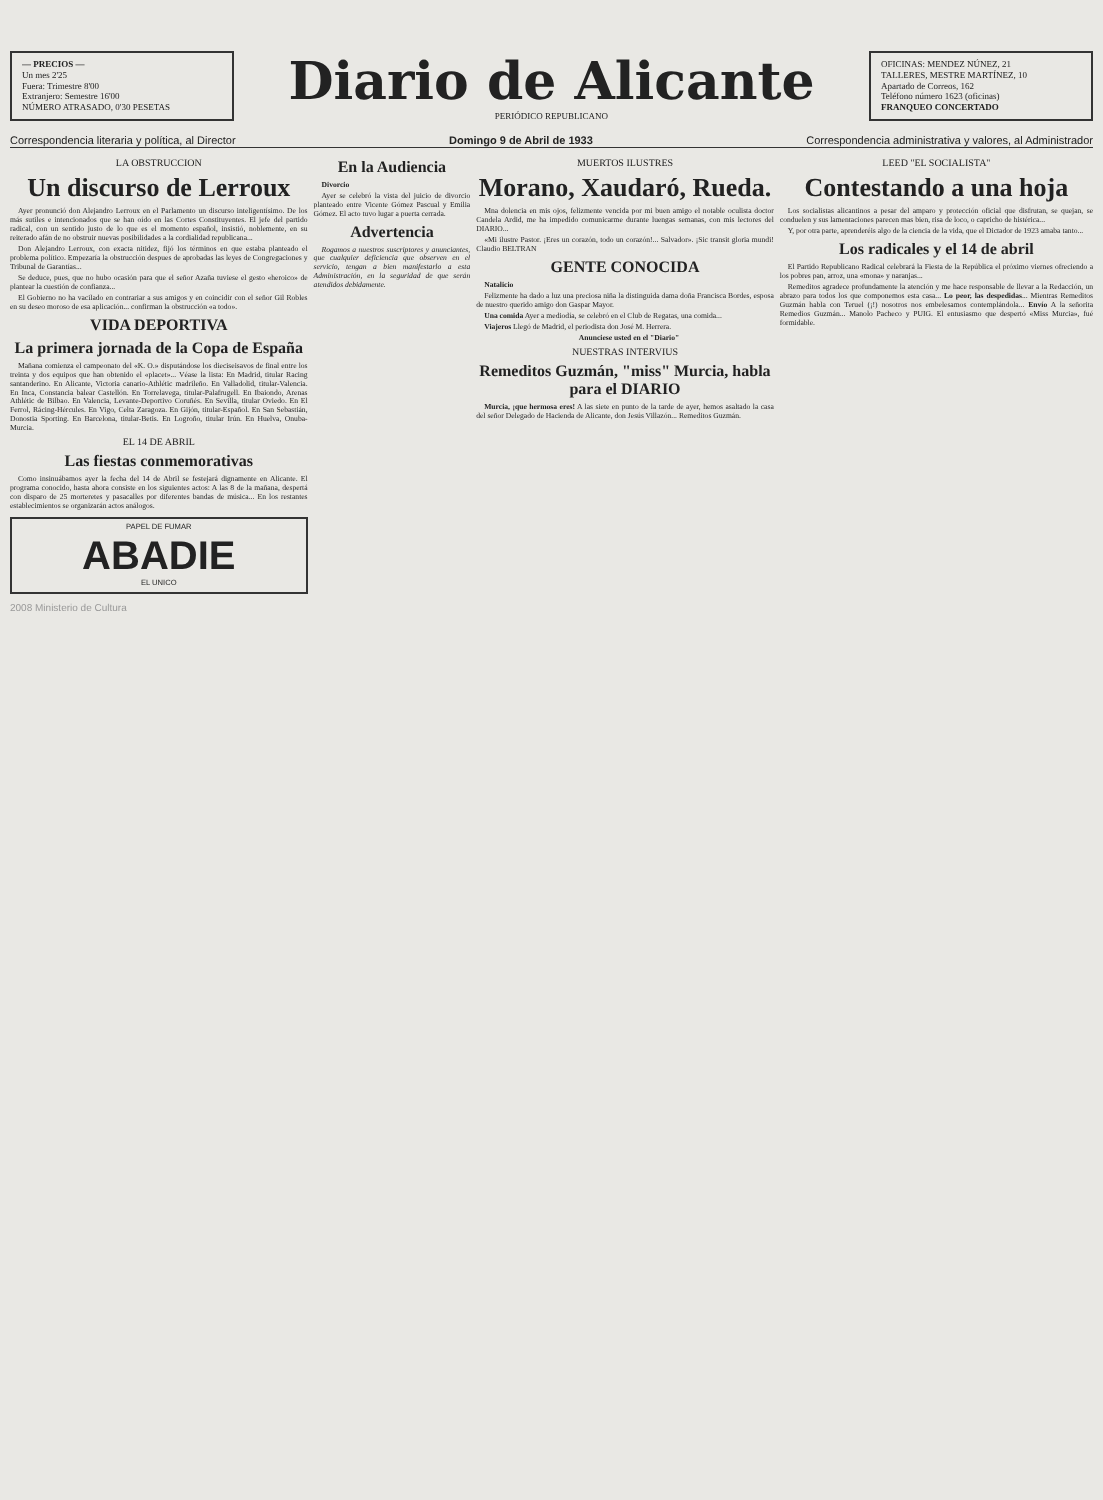— PRECIOS —
Un mes 2'25
Fuera: Trimestre 8'00
Extranjero: Semestre 16'00
NÚMERO ATRASADO, 0'30 PESETAS
Diario de Alicante
PERIÓDICO REPUBLICANO
OFICINAS: MENDEZ NÚNEZ, 21
TALLERES, MESTRE MARTÍNEZ, 10
Apartado de Correos, 162
Teléfono número 1623 (oficinas)
FRANQUEO CONCERTADO
Correspondencia literaria y política, al Director Domingo 9 de Abril de 1933 Correspondencia administrativa y valores, al Administrador
LA OBSTRUCCION
Un discurso de Lerroux
Ayer pronunció don Alejandro Lerroux en el Parlamento un discurso inteligentísimo. De los más sutiles e intencionados que se han oído en las Cortes Constituyentes. El jefe del partido radical, con un sentido justo de lo que es el momento español, insistió, noblemente, en su reiterado afán de no obstruir nuevas posibilidades a la cordialidad republicana...
Don Alejandro Lerroux, con exacta nitidez, fijó los términos en que estaba planteado el problema político. Empezaría la obstrucción despues de aprobadas las leyes de Congregaciones y Tribunal de Garantías...
Se deduce, pues, que no hubo ocasión para que el señor Azaña tuviese el gesto «heroico» de plantear la cuestión de confianza...
El Gobierno no ha vacilado en contrariar a sus amigos y en coincidir con el señor Gil Robles en su deseo moroso de esa aplicación... confirman la obstrucción «a todo».
VIDA DEPORTIVA
La primera jornada de la Copa de España
Mañana comienza el campeonato del «K. O.» disputándose los dieciseisavos de final entre los treinta y dos equipos que han obtenido el «placet»... Véase la lista: En Madrid, titular Racing santanderino. En Alicante, Victoria canario-Athlétic madrileño. En Valladolid, titular-Valencia. En Inca, Constancia balear Castellón. En Torrelavega, titular-Palafrugell. En Ibaiondo, Arenas Athlétic de Bilbao. En Valencia, Levante-Deportivo Coruñés. En Sevilla, titular Oviedo. En El Ferrol, Rácing-Hércules. En Vigo, Celta Zaragoza. En Gijón, titular-Español. En San Sebastián, Donostia Sporting. En Barcelona, titular-Betis. En Logroño, titular Irún. En Huelva, Onuba-Murcia.
EL 14 DE ABRIL
Las fiestas conmemorativas
Como insinuábamos ayer la fecha del 14 de Abril se festejará dignamente en Alicante. El programa conocido, hasta ahora consiste en los siguientes actos: A las 8 de la mañana, despertá con disparo de 25 morteretes y pasacalles por diferentes bandas de música... En los restantes establecimientos se organizarán actos análogos.
PAPEL DE FUMAR
ABADIE
EL UNICO
En la Audiencia
Divorcio
Ayer se celebró la vista del juicio de divorcio planteado entre Vicente Gómez Pascual y Emilia Gómez. El acto tuvo lugar a puerta cerrada.
Advertencia
Rogamos a nuestros suscriptores y anunciantes, que cualquier deficiencia que observen en el servicio, tengan a bien manifestarlo a esta Administración, en la seguridad de que serán atendidos debidamente.
MUERTOS ILUSTRES
Morano, Xaudaró, Rueda.
Mna dolencia en mis ojos, felizmente vencida por mi buen amigo el notable oculista doctor Candela Ardid, me ha impedido comunicarme durante luengas semanas, con mis lectores del DIARIO...
«Mi ilustre Pastor. ¡Eres un corazón, todo un corazón!... Salvador». ¡Sic transit gloria mundi! Claudio BELTRAN
GENTE CONOCIDA
Natalicio
Felizmente ha dado a luz una preciosa niña la distinguida dama doña Francisca Bordes, esposa de nuestro querido amigo don Gaspar Mayor.
Una comida Ayer a mediodía, se celebró en el Club de Regatas, una comida...
Viajeros Llegó de Madrid, el periodista don José M. Herrera.
Anunciese usted en el "Diario"
NUESTRAS INTERVIUS
Remeditos Guzmán, "miss" Murcia, habla para el DIARIO
Murcia, ¡que hermosa eres! A las siete en punto de la tarde de ayer, hemos asaltado la casa del señor Delegado de Hacienda de Alicante, don Jesús Villazón... Remeditos Guzmán.
LEED "EL SOCIALISTA"
Contestando a una hoja
Los socialistas alicantinos a pesar del amparo y protección oficial que disfrutan, se quejan, se conduelen y sus lamentaciones parecen mas bien, risa de loco, o capricho de histérica...
Y, por otra parte, aprenderéis algo de la ciencia de la vida, que el Dictador de 1923 amaba tanto...
Los radicales y el 14 de abril
El Partido Republicano Radical celebrará la Fiesta de la República el próximo viernes ofreciendo a los pobres pan, arroz, una «mona» y naranjas...
Remeditos agradece profundamente la atención y me hace responsable de llevar a la Redacción, un abrazo para todos los que componemos esta casa... Lo peor, las despedidas... Mientras Remeditos Guzmán habla con Teruel (¡!) nosotros nos embelesamos contemplándola... Envío A la señorita Remedios Guzmán... Manolo Pacheco y PUIG. El entusiasmo que despertó «Miss Murcia», fué formidable.
2008 Ministerio de Cultura